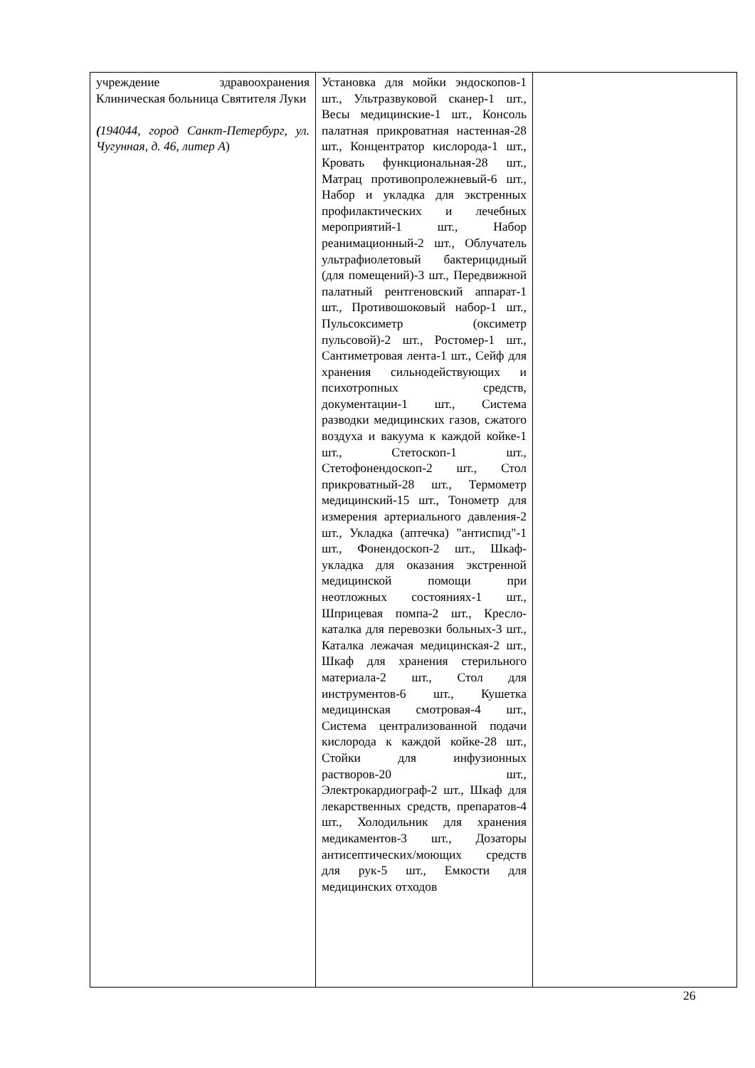| учреждение здравоохранения Клиническая больница Святителя Луки ( 194044, город Санкт-Петербург, ул. Чугунная, д. 46, литер А ) | Установка для мойки эндоскопов-1 шт., Ультразвуковой сканер-1 шт., Весы медицинские-1 шт., Консоль палатная прикроватная настенная-28 шт., Концентратор кислорода-1 шт., Кровать функциональная-28 шт., Матрац противопролежневый-6 шт., Набор и укладка для экстренных профилактических и лечебных мероприятий-1 шт., Набор реанимационный-2 шт., Облучатель ультрафиолетовый бактерицидный (для помещений)-3 шт., Передвижной палатный рентгеновский аппарат-1 шт., Противошоковый набор-1 шт., Пульсоксиметр (оксиметр пульсовой)-2 шт., Ростомер-1 шт., Сантиметровая лента-1 шт., Сейф для хранения сильнодействующих и психотропных средств, документации-1 шт., Система разводки медицинских газов, сжатого воздуха и вакуума к каждой койке-1 шт., Стетоскоп-1 шт., Стетофонендоскоп-2 шт., Стол прикроватный-28 шт., Термометр медицинский-15 шт., Тонометр для измерения артериального давления-2 шт., Укладка (аптечка) "антиспид"-1 шт., Фонендоскоп-2 шт., Шкаф-укладка для оказания экстренной медицинской помощи при неотложных состояниях-1 шт., Шприцевая помпа-2 шт., Кресло-каталка для перевозки больных-3 шт., Каталка лежачая медицинская-2 шт., Шкаф для хранения стерильного материала-2 шт., Стол для инструментов-6 шт., Кушетка медицинская смотровая-4 шт., Система централизованной подачи кислорода к каждой койке-28 шт., Стойки для инфузионных растворов-20 шт., Электрокардиограф-2 шт., Шкаф для лекарственных средств, препаратов-4 шт., Холодильник для хранения медикаментов-3 шт., Дозаторы антисептических/моющих средств для рук-5 шт., Емкости для медицинских отходов | |
26